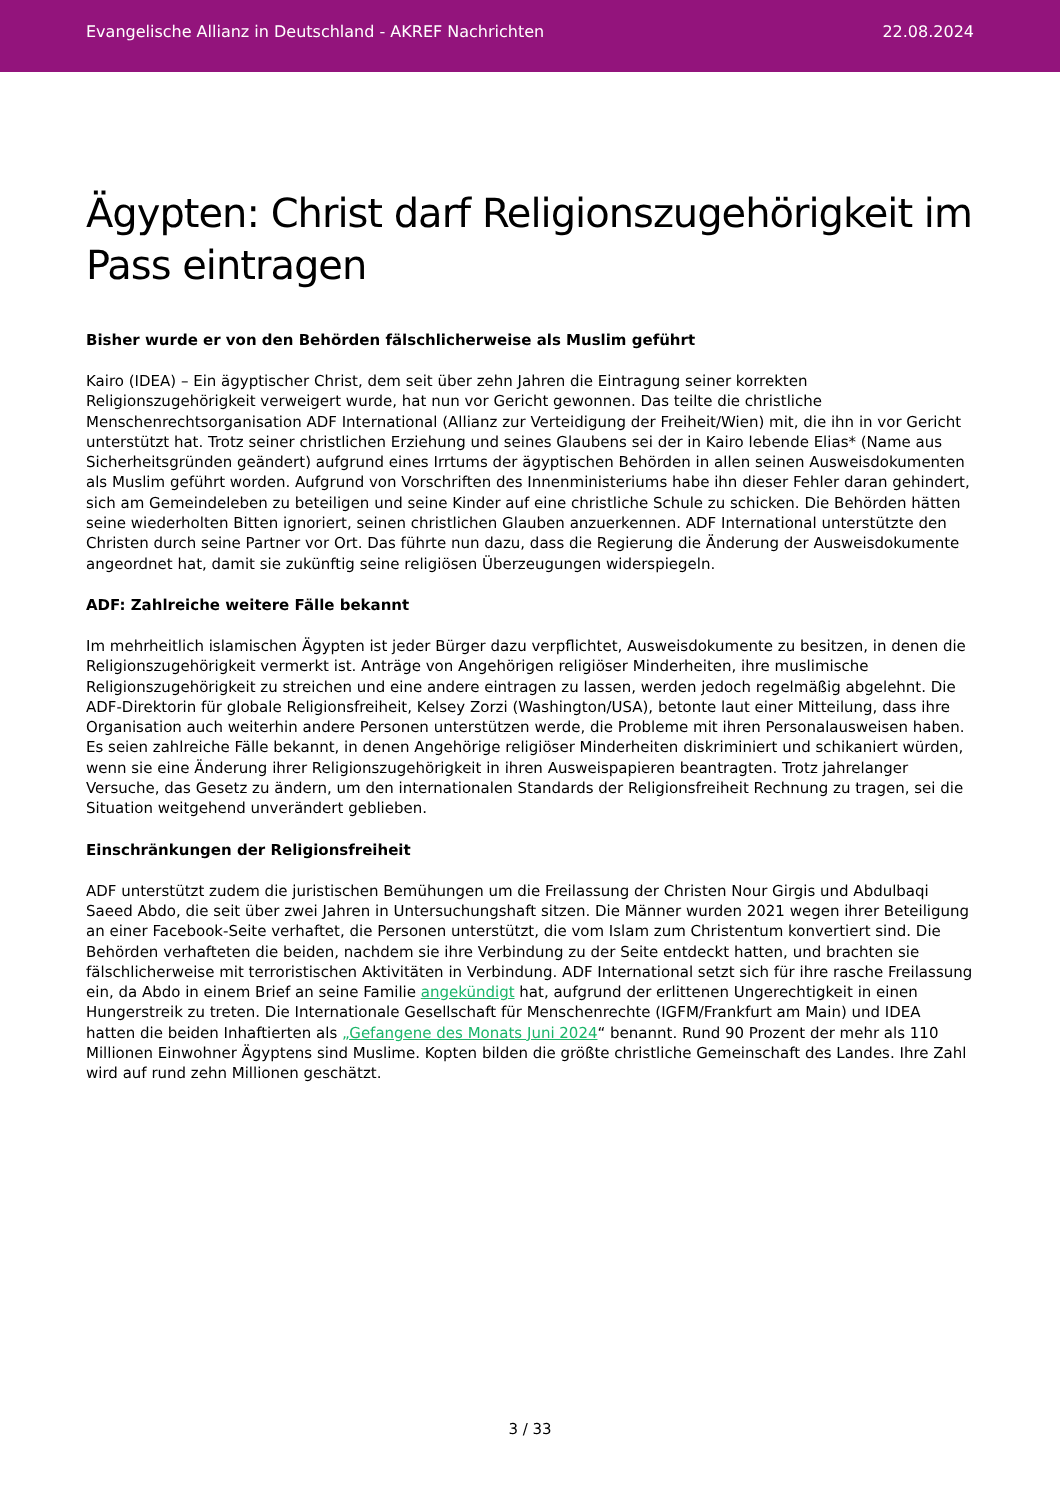Evangelische Allianz in Deutschland - AKREF Nachrichten 22.08.2024
Ägypten: Christ darf Religionszugehörigkeit im Pass eintragen
Bisher wurde er von den Behörden fälschlicherweise als Muslim geführt
Kairo (IDEA) – Ein ägyptischer Christ, dem seit über zehn Jahren die Eintragung seiner korrekten Religionszugehörigkeit verweigert wurde, hat nun vor Gericht gewonnen. Das teilte die christliche Menschenrechtsorganisation ADF International (Allianz zur Verteidigung der Freiheit/Wien) mit, die ihn in vor Gericht unterstützt hat. Trotz seiner christlichen Erziehung und seines Glaubens sei der in Kairo lebende Elias* (Name aus Sicherheitsgründen geändert) aufgrund eines Irrtums der ägyptischen Behörden in allen seinen Ausweisdokumenten als Muslim geführt worden. Aufgrund von Vorschriften des Innenministeriums habe ihn dieser Fehler daran gehindert, sich am Gemeindeleben zu beteiligen und seine Kinder auf eine christliche Schule zu schicken. Die Behörden hätten seine wiederholten Bitten ignoriert, seinen christlichen Glauben anzuerkennen. ADF International unterstützte den Christen durch seine Partner vor Ort. Das führte nun dazu, dass die Regierung die Änderung der Ausweisdokumente angeordnet hat, damit sie zukünftig seine religiösen Überzeugungen widerspiegeln.
ADF: Zahlreiche weitere Fälle bekannt
Im mehrheitlich islamischen Ägypten ist jeder Bürger dazu verpflichtet, Ausweisdokumente zu besitzen, in denen die Religionszugehörigkeit vermerkt ist. Anträge von Angehörigen religiöser Minderheiten, ihre muslimische Religionszugehörigkeit zu streichen und eine andere eintragen zu lassen, werden jedoch regelmäßig abgelehnt. Die ADF-Direktorin für globale Religionsfreiheit, Kelsey Zorzi (Washington/USA), betonte laut einer Mitteilung, dass ihre Organisation auch weiterhin andere Personen unterstützen werde, die Probleme mit ihren Personalausweisen haben. Es seien zahlreiche Fälle bekannt, in denen Angehörige religiöser Minderheiten diskriminiert und schikaniert würden, wenn sie eine Änderung ihrer Religionszugehörigkeit in ihren Ausweispapieren beantragten. Trotz jahrelanger Versuche, das Gesetz zu ändern, um den internationalen Standards der Religionsfreiheit Rechnung zu tragen, sei die Situation weitgehend unverändert geblieben.
Einschränkungen der Religionsfreiheit
ADF unterstützt zudem die juristischen Bemühungen um die Freilassung der Christen Nour Girgis und Abdulbaqi Saeed Abdo, die seit über zwei Jahren in Untersuchungshaft sitzen. Die Männer wurden 2021 wegen ihrer Beteiligung an einer Facebook-Seite verhaftet, die Personen unterstützt, die vom Islam zum Christentum konvertiert sind. Die Behörden verhafteten die beiden, nachdem sie ihre Verbindung zu der Seite entdeckt hatten, und brachten sie fälschlicherweise mit terroristischen Aktivitäten in Verbindung. ADF International setzt sich für ihre rasche Freilassung ein, da Abdo in einem Brief an seine Familie angekündigt hat, aufgrund der erlittenen Ungerechtigkeit in einen Hungerstreik zu treten. Die Internationale Gesellschaft für Menschenrechte (IGFM/Frankfurt am Main) und IDEA hatten die beiden Inhaftierten als „Gefangene des Monats Juni 2024“ benannt. Rund 90 Prozent der mehr als 110 Millionen Einwohner Ägyptens sind Muslime. Kopten bilden die größte christliche Gemeinschaft des Landes. Ihre Zahl wird auf rund zehn Millionen geschätzt.
3 / 33